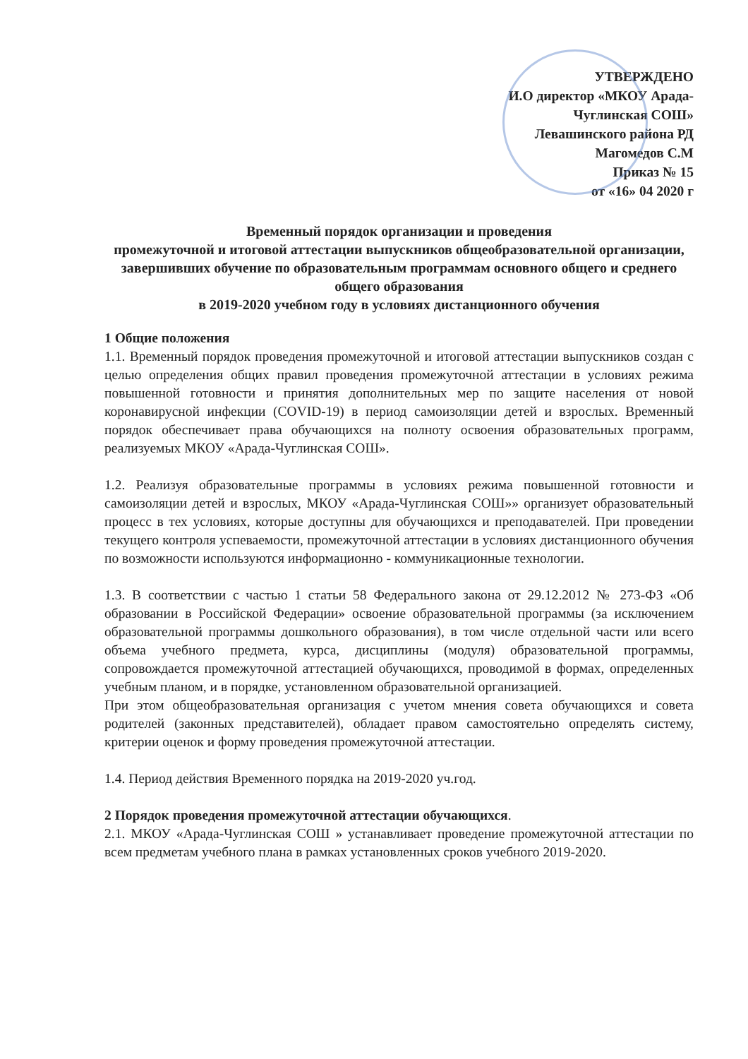УТВЕРЖДЕНО
И.О директор «МКОУ Арада-Чуглинская СОШ»
Левашинского района РД
Магомедов С.М
Приказ № 15
от «16» 04 2020 г
Временный порядок организации и проведения
промежуточной и итоговой аттестации выпускников общеобразовательной организации, завершивших обучение по образовательным программам основного общего и среднего общего образования
в 2019-2020 учебном году в условиях дистанционного обучения
1 Общие положения
1.1. Временный порядок проведения промежуточной и итоговой аттестации выпускников создан с целью определения общих правил проведения промежуточной аттестации в условиях режима повышенной готовности и принятия дополнительных мер по защите населения от новой коронавирусной инфекции (COVID-19) в период самоизоляции детей и взрослых. Временный порядок обеспечивает права обучающихся на полноту освоения образовательных программ, реализуемых МКОУ «Арада-Чуглинская СОШ».
1.2. Реализуя образовательные программы в условиях режима повышенной готовности и самоизоляции детей и взрослых, МКОУ «Арада-Чуглинская СОШ»» организует образовательный процесс в тех условиях, которые доступны для обучающихся и преподавателей. При проведении текущего контроля успеваемости, промежуточной аттестации в условиях дистанционного обучения по возможности используются информационно - коммуникационные технологии.
1.3. В соответствии с частью 1 статьи 58 Федерального закона от 29.12.2012 № 273-ФЗ «Об образовании в Российской Федерации» освоение образовательной программы (за исключением образовательной программы дошкольного образования), в том числе отдельной части или всего объема учебного предмета, курса, дисциплины (модуля) образовательной программы, сопровождается промежуточной аттестацией обучающихся, проводимой в формах, определенных учебным планом, и в порядке, установленном образовательной организацией.
При этом общеобразовательная организация с учетом мнения совета обучающихся и совета родителей (законных представителей), обладает правом самостоятельно определять систему, критерии оценок и форму проведения промежуточной аттестации.
1.4. Период действия Временного порядка на 2019-2020 уч.год.
2 Порядок проведения промежуточной аттестации обучающихся.
2.1. МКОУ «Арада-Чуглинская СОШ » устанавливает проведение промежуточной аттестации по всем предметам учебного плана в рамках установленных сроков учебного 2019-2020.